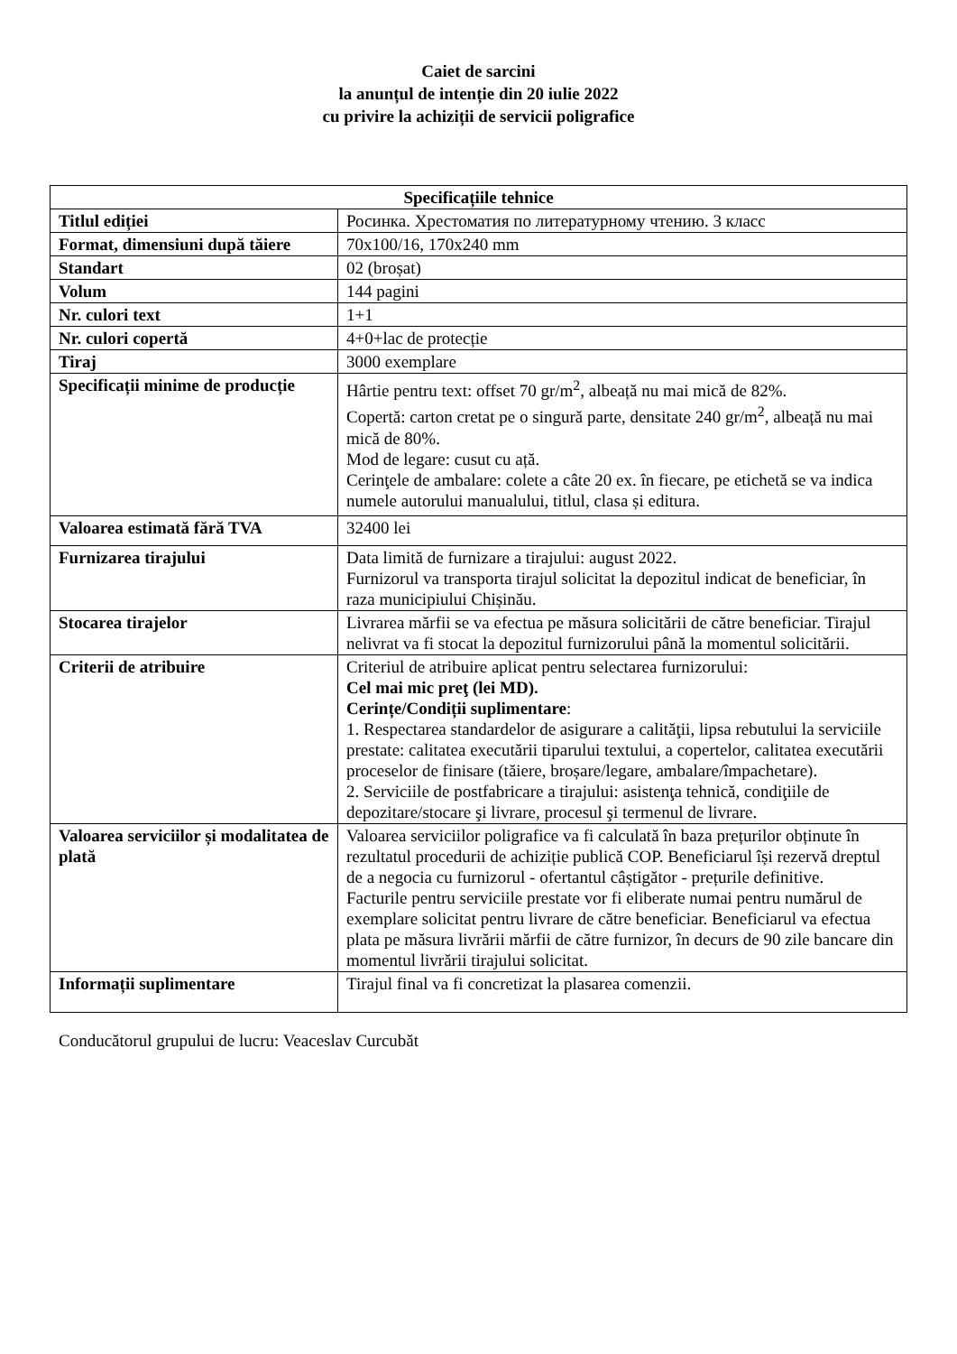Caiet de sarcini
la anunțul de intenție din 20 iulie 2022
cu privire la achiziții de servicii poligrafice
| Specificațiile tehnice | |
| --- | --- |
| Titlul ediției | Росинка. Хрестоматия по литературному чтению. 3 класс |
| Format, dimensiuni după tăiere | 70x100/16, 170x240 mm |
| Standart | 02 (broșat) |
| Volum | 144 pagini |
| Nr. culori text | 1+1 |
| Nr. culori copertă | 4+0+lac de protecție |
| Tiraj | 3000 exemplare |
| Specificații minime de producție | Hârtie pentru text: offset 70 gr/m<sup>2</sup>, albeață nu mai mică de 82%. Copertă: carton cretat pe o singură parte, densitate 240 gr/m<sup>2</sup>, albeață nu mai mică de 80%. Mod de legare: cusut cu ață. Cerinţele de ambalare: colete a câte 20 ex. în fiecare, pe etichetă se va indica numele autorului manualului, titlul, clasa și editura. |
| Valoarea estimată fără TVA | 32400 lei |
| Furnizarea tirajului | Data limită de furnizare a tirajului: august 2022. Furnizorul va transporta tirajul solicitat la depozitul indicat de beneficiar, în raza municipiului Chișinău. |
| Stocarea tirajelor | Livrarea mărfii se va efectua pe măsura solicitării de către beneficiar. Tirajul nelivrat va fi stocat la depozitul furnizorului până la momentul solicitării. |
| Criterii de atribuire | Criteriul de atribuire aplicat pentru selectarea furnizorului: Cel mai mic preţ (lei MD). Cerințe/Condiții suplimentare : 1. Respectarea standardelor de asigurare a calităţii, lipsa rebutului la serviciile prestate: calitatea executării tiparului textului, a copertelor, calitatea executării proceselor de finisare (tăiere, broșare/legare, ambalare/împachetare). 2. Serviciile de postfabricare a tirajului: asistenţa tehnică, condiţiile de depozitare/stocare şi livrare, procesul şi termenul de livrare. |
| Valoarea serviciilor și modalitatea de plată | Valoarea serviciilor poligrafice va fi calculată în baza prețurilor obținute în rezultatul procedurii de achiziție publică COP. Beneficiarul își rezervă dreptul de a negocia cu furnizorul - ofertantul câștigător - prețurile definitive. Facturile pentru serviciile prestate vor fi eliberate numai pentru numărul de exemplare solicitat pentru livrare de către beneficiar. Beneficiarul va efectua plata pe măsura livrării mărfii de către furnizor, în decurs de 90 zile bancare din momentul livrării tirajului solicitat. |
| Informații suplimentare | Tirajul final va fi concretizat la plasarea comenzii. |
Conducătorul grupului de lucru: Veaceslav Curcubăt